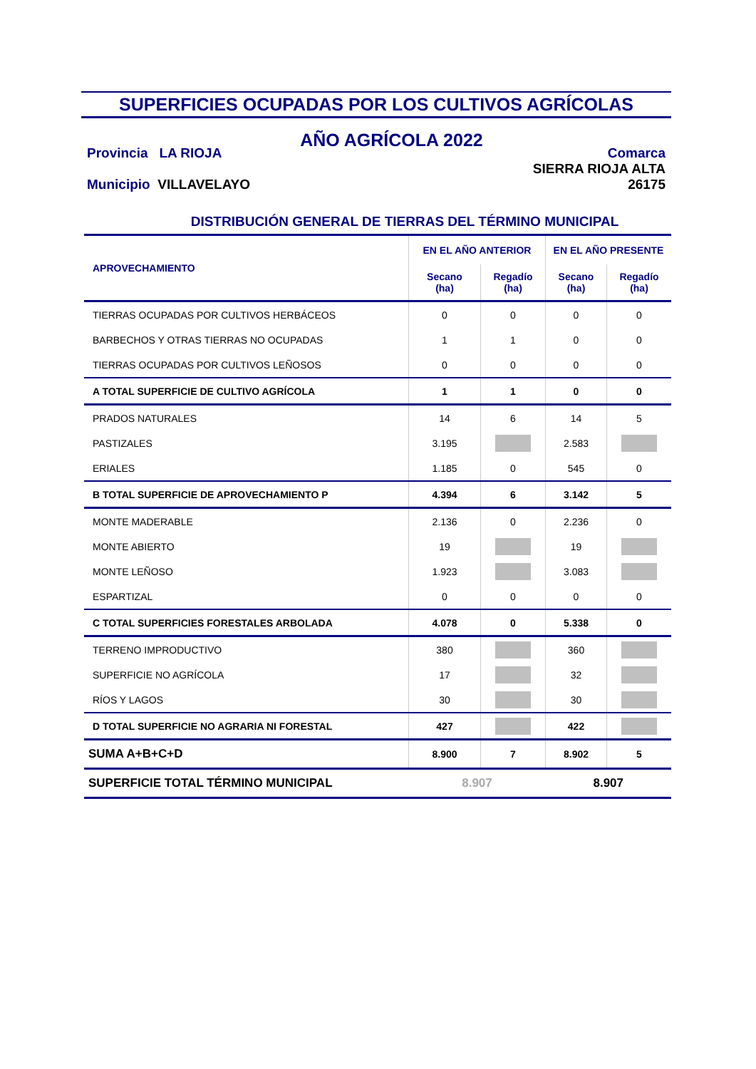SUPERFICIES OCUPADAS POR LOS CULTIVOS AGRÍCOLAS
Provincia LA RIOJA
Municipio VILLAVELAYO
AÑO AGRÍCOLA 2022
Comarca
SIERRA RIOJA ALTA
26175
DISTRIBUCIÓN GENERAL DE TIERRAS DEL TÉRMINO MUNICIPAL
| APROVECHAMIENTO | EN EL AÑO ANTERIOR | | EN EL AÑO PRESENTE | |
| --- | --- | --- | --- | --- |
| | Secano (ha) | Regadío (ha) | Secano (ha) | Regadío (ha) |
| TIERRAS OCUPADAS POR CULTIVOS HERBÁCEOS | 0 | 0 | 0 | 0 |
| BARBECHOS Y OTRAS TIERRAS NO OCUPADAS | 1 | 1 | 0 | 0 |
| TIERRAS OCUPADAS POR CULTIVOS LEÑOSOS | 0 | 0 | 0 | 0 |
| A TOTAL SUPERFICIE DE CULTIVO AGRÍCOLA | 1 | 1 | 0 | 0 |
| PRADOS NATURALES | 14 | 6 | 14 | 5 |
| PASTIZALES | 3.195 | | 2.583 | |
| ERIALES | 1.185 | 0 | 545 | 0 |
| B TOTAL SUPERFICIE DE APROVECHAMIENTO P | 4.394 | 6 | 3.142 | 5 |
| MONTE MADERABLE | 2.136 | 0 | 2.236 | 0 |
| MONTE ABIERTO | 19 | | 19 | |
| MONTE LEÑOSO | 1.923 | | 3.083 | |
| ESPARTIZAL | 0 | 0 | 0 | 0 |
| C TOTAL SUPERFICIES FORESTALES ARBOLADA | 4.078 | 0 | 5.338 | 0 |
| TERRENO IMPRODUCTIVO | 380 | | 360 | |
| SUPERFICIE NO AGRÍCOLA | 17 | | 32 | |
| RÍOS Y LAGOS | 30 | | 30 | |
| D TOTAL SUPERFICIE NO AGRARIA NI FORESTAL | 427 | | 422 | |
| SUMA A+B+C+D | 8.900 | 7 | 8.902 | 5 |
| SUPERFICIE TOTAL TÉRMINO MUNICIPAL | 8.907 | | 8.907 | |